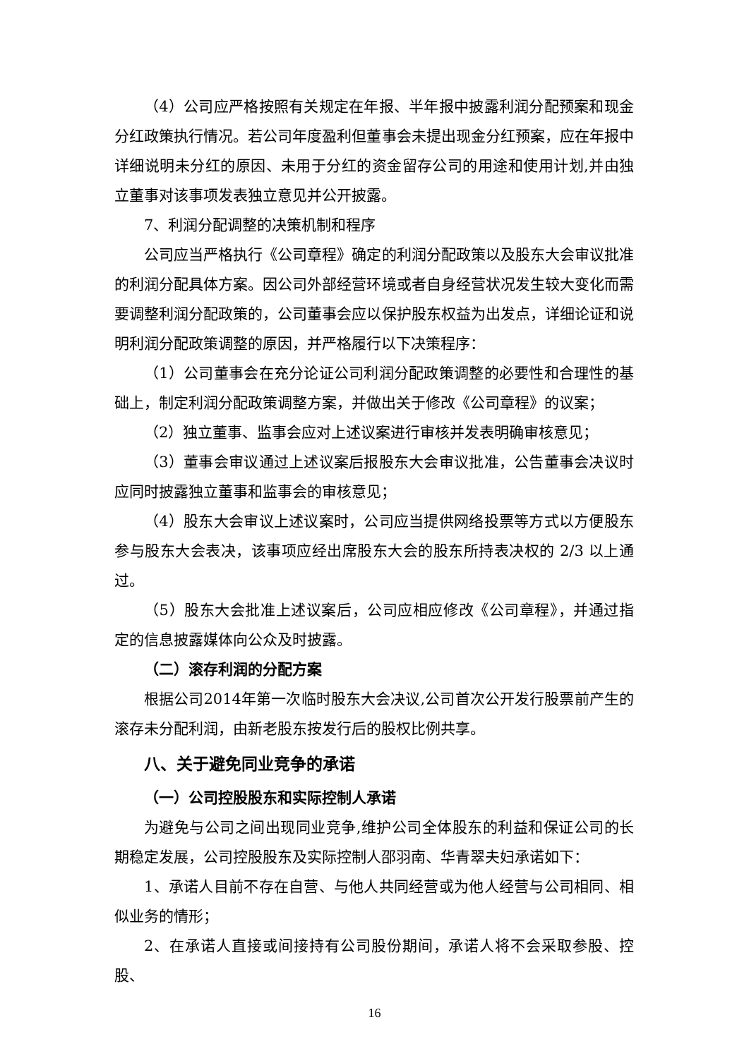（4）公司应严格按照有关规定在年报、半年报中披露利润分配预案和现金分红政策执行情况。若公司年度盈利但董事会未提出现金分红预案，应在年报中详细说明未分红的原因、未用于分红的资金留存公司的用途和使用计划,并由独立董事对该事项发表独立意见并公开披露。
7、利润分配调整的决策机制和程序
公司应当严格执行《公司章程》确定的利润分配政策以及股东大会审议批准的利润分配具体方案。因公司外部经营环境或者自身经营状况发生较大变化而需要调整利润分配政策的，公司董事会应以保护股东权益为出发点，详细论证和说明利润分配政策调整的原因，并严格履行以下决策程序：
（1）公司董事会在充分论证公司利润分配政策调整的必要性和合理性的基础上，制定利润分配政策调整方案，并做出关于修改《公司章程》的议案；
（2）独立董事、监事会应对上述议案进行审核并发表明确审核意见；
（3）董事会审议通过上述议案后报股东大会审议批准，公告董事会决议时应同时披露独立董事和监事会的审核意见；
（4）股东大会审议上述议案时，公司应当提供网络投票等方式以方便股东参与股东大会表决，该事项应经出席股东大会的股东所持表决权的 2/3 以上通过。
（5）股东大会批准上述议案后，公司应相应修改《公司章程》，并通过指定的信息披露媒体向公众及时披露。
（二）滚存利润的分配方案
根据公司2014年第一次临时股东大会决议,公司首次公开发行股票前产生的滚存未分配利润，由新老股东按发行后的股权比例共享。
八、关于避免同业竞争的承诺
（一）公司控股股东和实际控制人承诺
为避免与公司之间出现同业竞争,维护公司全体股东的利益和保证公司的长期稳定发展，公司控股股东及实际控制人邵羽南、华青翠夫妇承诺如下：
1、承诺人目前不存在自营、与他人共同经营或为他人经营与公司相同、相似业务的情形；
2、在承诺人直接或间接持有公司股份期间，承诺人将不会采取参股、控股、
16